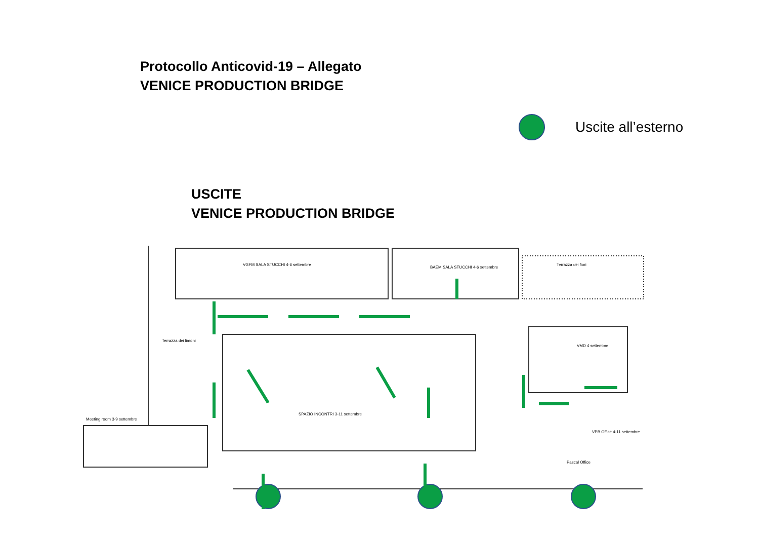Protocollo Anticovid-19 – Allegato
VENICE PRODUCTION BRIDGE
Uscite all’esterno
USCITE
VENICE PRODUCTION BRIDGE
VGFM SALA STUCCHI 4-6 settembre
BAEM SALA STUCCHI 4-6 settembre
Terrazza dei fiori
Terrazza dei limoni
Meeting room 3-9 settembre
SPAZIO INCONTRI 3-11 settembre
VMD 4 settembre
VPB Office 4-11 settembre
Pascal Office